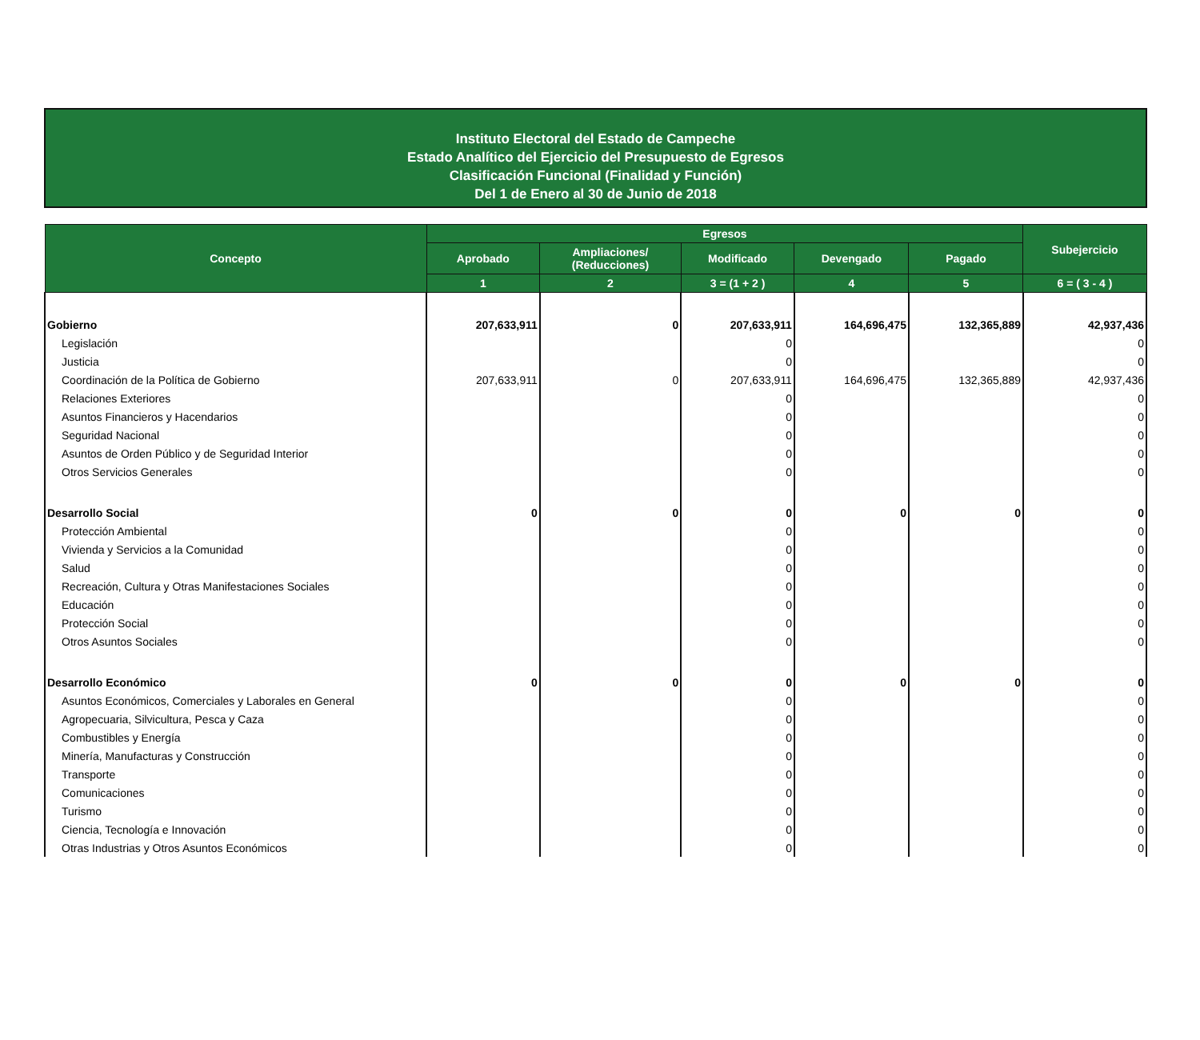Instituto Electoral del Estado de Campeche
Estado Analítico del Ejercicio del Presupuesto de Egresos
Clasificación Funcional (Finalidad y Función)
Del 1 de Enero al 30 de Junio de 2018
| Concepto | Egresos | | | | | Subejercicio |
| --- | --- | --- | --- | --- | --- | --- |
| | Aprobado | Ampliaciones/ (Reducciones) | Modificado | Devengado | Pagado | |
| | 1 | 2 | 3 = (1 + 2 ) | 4 | 5 | 6 = ( 3 - 4 ) |
| Gobierno | 207,633,911 | 0 | 207,633,911 | 164,696,475 | 132,365,889 | 42,937,436 |
| Legislación | | | 0 | | | 0 |
| Justicia | | | 0 | | | 0 |
| Coordinación de la Política de Gobierno | 207,633,911 | 0 | 207,633,911 | 164,696,475 | 132,365,889 | 42,937,436 |
| Relaciones Exteriores | | | 0 | | | 0 |
| Asuntos Financieros y Hacendarios | | | 0 | | | 0 |
| Seguridad Nacional | | | 0 | | | 0 |
| Asuntos de Orden Público y de Seguridad Interior | | | 0 | | | 0 |
| Otros Servicios Generales | | | 0 | | | 0 |
| Desarrollo Social | 0 | 0 | 0 | 0 | 0 | 0 |
| Protección Ambiental | | | 0 | | | 0 |
| Vivienda y Servicios a la Comunidad | | | 0 | | | 0 |
| Salud | | | 0 | | | 0 |
| Recreación, Cultura y Otras Manifestaciones Sociales | | | 0 | | | 0 |
| Educación | | | 0 | | | 0 |
| Protección Social | | | 0 | | | 0 |
| Otros Asuntos Sociales | | | 0 | | | 0 |
| Desarrollo Económico | 0 | 0 | 0 | 0 | 0 | 0 |
| Asuntos Económicos, Comerciales y Laborales en General | | | 0 | | | 0 |
| Agropecuaria, Silvicultura, Pesca y Caza | | | 0 | | | 0 |
| Combustibles y Energía | | | 0 | | | 0 |
| Minería, Manufacturas y Construcción | | | 0 | | | 0 |
| Transporte | | | 0 | | | 0 |
| Comunicaciones | | | 0 | | | 0 |
| Turismo | | | 0 | | | 0 |
| Ciencia, Tecnología e Innovación | | | 0 | | | 0 |
| Otras Industrias y Otros Asuntos Económicos | | | 0 | | | 0 |